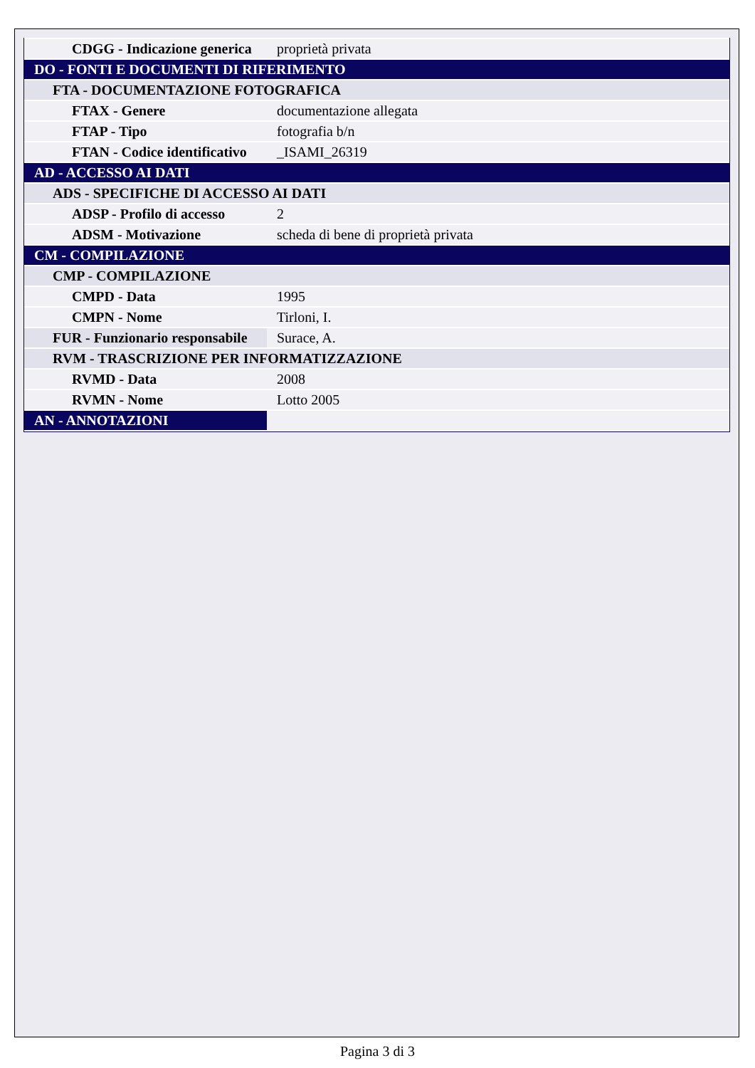| CDGG - Indicazione generica | proprietà privata |
| DO - FONTI E DOCUMENTI DI RIFERIMENTO | |
| FTA - DOCUMENTAZIONE FOTOGRAFICA | |
| FTAX - Genere | documentazione allegata |
| FTAP - Tipo | fotografia b/n |
| FTAN - Codice identificativo | _ISAMI_26319 |
| AD - ACCESSO AI DATI | |
| ADS - SPECIFICHE DI ACCESSO AI DATI | |
| ADSP - Profilo di accesso | 2 |
| ADSM - Motivazione | scheda di bene di proprietà privata |
| CM - COMPILAZIONE | |
| CMP - COMPILAZIONE | |
| CMPD - Data | 1995 |
| CMPN - Nome | Tirloni, I. |
| FUR - Funzionario responsabile | Surace, A. |
| RVM - TRASCRIZIONE PER INFORMATIZZAZIONE | |
| RVMD - Data | 2008 |
| RVMN - Nome | Lotto 2005 |
| AN - ANNOTAZIONI | |
Pagina 3 di 3